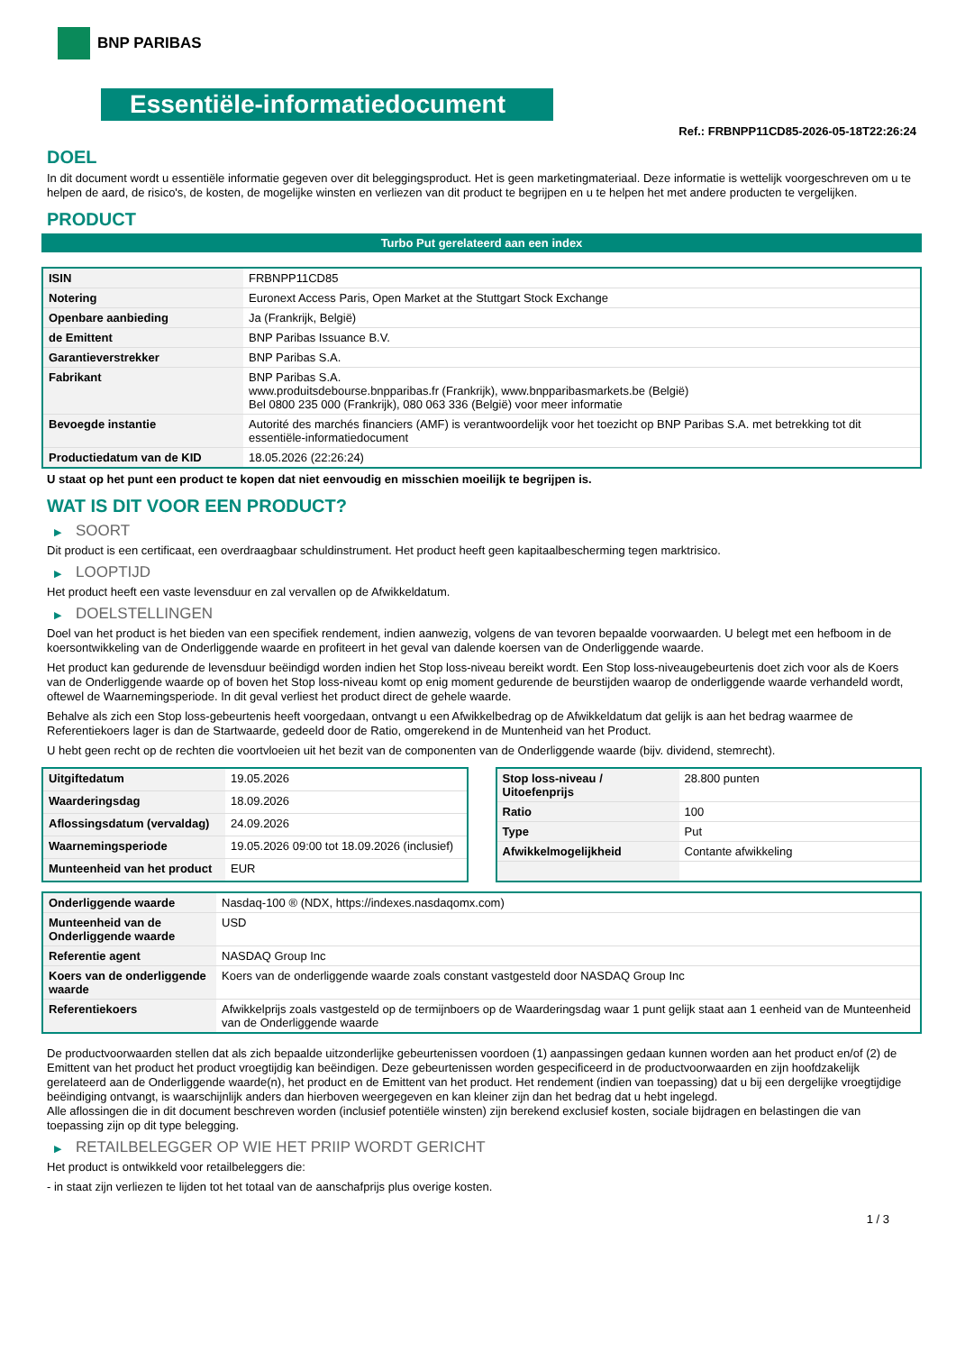BNP PARIBAS
Essentiële-informatiedocument
Ref.: FRBNPP11CD85-2026-05-18T22:26:24
DOEL
In dit document wordt u essentiële informatie gegeven over dit beleggingsproduct. Het is geen marketingmateriaal. Deze informatie is wettelijk voorgeschreven om u te helpen de aard, de risico's, de kosten, de mogelijke winsten en verliezen van dit product te begrijpen en u te helpen het met andere producten te vergelijken.
PRODUCT
Turbo Put gerelateerd aan een index
| ISIN | FRBNPP11CD85 |
| Notering | Euronext Access Paris, Open Market at the Stuttgart Stock Exchange |
| Openbare aanbieding | Ja (Frankrijk, België) |
| de Emittent | BNP Paribas Issuance B.V. |
| Garantieverstrekker | BNP Paribas S.A. |
| Fabrikant | BNP Paribas S.A. www.produitsdebourse.bnpparibas.fr (Frankrijk), www.bnpparibasmarkets.be (België) Bel 0800 235 000 (Frankrijk), 080 063 336 (België) voor meer informatie |
| Bevoegde instantie | Autorité des marchés financiers (AMF) is verantwoordelijk voor het toezicht op BNP Paribas S.A. met betrekking tot dit essentiële-informatiedocument |
| Productiedatum van de KID | 18.05.2026 (22:26:24) |
U staat op het punt een product te kopen dat niet eenvoudig en misschien moeilijk te begrijpen is.
WAT IS DIT VOOR EEN PRODUCT?
▶ SOORT
Dit product is een certificaat, een overdraagbaar schuldinstrument. Het product heeft geen kapitaalbescherming tegen marktrisico.
▶ LOOPTIJD
Het product heeft een vaste levensduur en zal vervallen op de Afwikkeldatum.
▶ DOELSTELLINGEN
Doel van het product is het bieden van een specifiek rendement, indien aanwezig, volgens de van tevoren bepaalde voorwaarden. U belegt met een hefboom in de koersontwikkeling van de Onderliggende waarde en profiteert in het geval van dalende koersen van de Onderliggende waarde.
Het product kan gedurende de levensduur beëindigd worden indien het Stop loss-niveau bereikt wordt. Een Stop loss-niveaugebeurtenis doet zich voor als de Koers van de Onderliggende waarde op of boven het Stop loss-niveau komt op enig moment gedurende de beurstijden waarop de onderliggende waarde verhandeld wordt, oftewel de Waarnemingsperiode. In dit geval verliest het product direct de gehele waarde.
Behalve als zich een Stop loss-gebeurtenis heeft voorgedaan, ontvangt u een Afwikkelbedrag op de Afwikkeldatum dat gelijk is aan het bedrag waarmee de Referentiekoers lager is dan de Startwaarde, gedeeld door de Ratio, omgerekend in de Muntenheid van het Product.
U hebt geen recht op de rechten die voortvloeien uit het bezit van de componenten van de Onderliggende waarde (bijv. dividend, stemrecht).
| Uitgiftedatum | 19.05.2026 |
| Waarderingsdag | 18.09.2026 |
| Aflossingsdatum (vervaldag) | 24.09.2026 |
| Waarnemingsperiode | 19.05.2026 09:00 tot 18.09.2026 (inclusief) |
| Munteenheid van het product | EUR |
| Stop loss-niveau / Uitoefenprijs | 28.800 punten |
| Ratio | 100 |
| Type | Put |
| Afwikkelmogelijkheid | Contante afwikkeling |
| Onderliggende waarde | Nasdaq-100 ® (NDX, https://indexes.nasdaqomx.com) |
| Munteenheid van de Onderliggende waarde | USD |
| Referentie agent | NASDAQ Group Inc |
| Koers van de onderliggende waarde | Koers van de onderliggende waarde zoals constant vastgesteld door NASDAQ Group Inc |
| Referentiekoers | Afwikkelprijs zoals vastgesteld op de termijnboers op de Waarderingsdag waar 1 punt gelijk staat aan 1 eenheid van de Munteenheid van de Onderliggende waarde |
De productvoorwaarden stellen dat als zich bepaalde uitzonderlijke gebeurtenissen voordoen (1) aanpassingen gedaan kunnen worden aan het product en/of (2) de Emittent van het product het product vroegtijdig kan beëindigen. Deze gebeurtenissen worden gespecificeerd in de productvoorwaarden en zijn hoofdzakelijk gerelateerd aan de Onderliggende waarde(n), het product en de Emittent van het product. Het rendement (indien van toepassing) dat u bij een dergelijke vroegtijdige beëindiging ontvangt, is waarschijnlijk anders dan hierboven weergegeven en kan kleiner zijn dan het bedrag dat u hebt ingelegd.
Alle aflossingen die in dit document beschreven worden (inclusief potentiële winsten) zijn berekend exclusief kosten, sociale bijdragen en belastingen die van toepassing zijn op dit type belegging.
▶ RETAILBELEGGER OP WIE HET PRIIP WORDT GERICHT
Het product is ontwikkeld voor retailbeleggers die:
- in staat zijn verliezen te lijden tot het totaal van de aanschafprijs plus overige kosten.
1 / 3